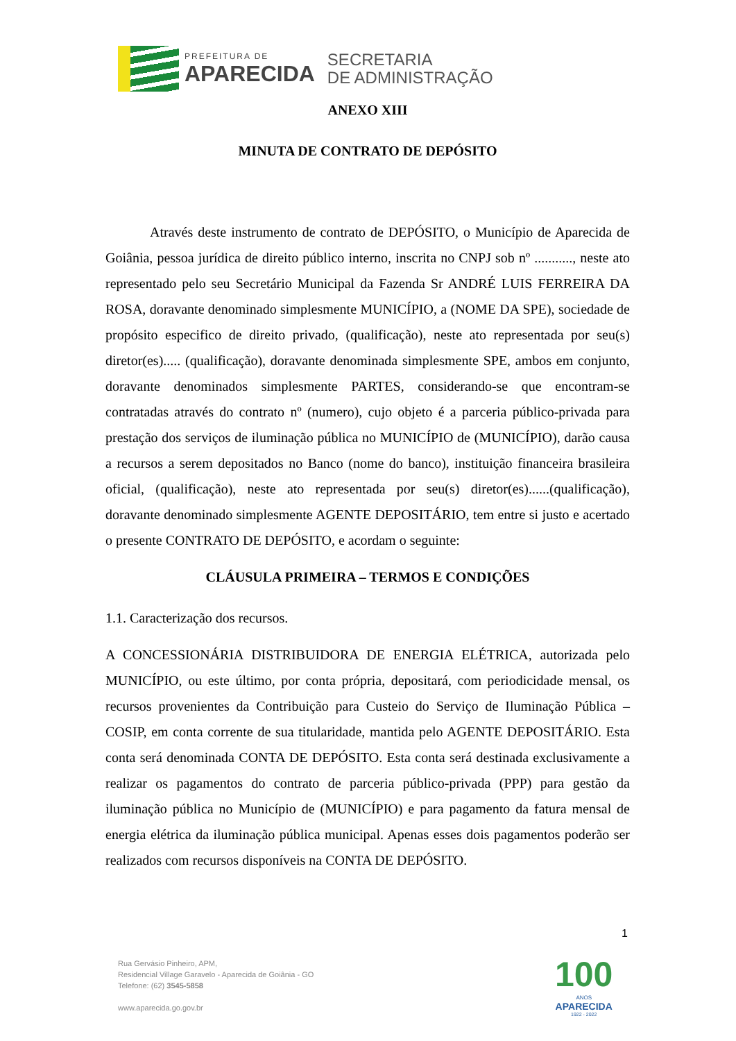PREFEITURA DE
APARECIDA
SECRETARIA
DE ADMINISTRAÇÃO
ANEXO XIII
MINUTA DE CONTRATO DE DEPÓSITO
Através deste instrumento de contrato de DEPÓSITO, o Município de Aparecida de Goiânia, pessoa jurídica de direito público interno, inscrita no CNPJ sob nº ..........., neste ato representado pelo seu Secretário Municipal da Fazenda Sr ANDRÉ LUIS FERREIRA DA ROSA, doravante denominado simplesmente MUNICÍPIO, a (NOME DA SPE), sociedade de propósito especifico de direito privado, (qualificação), neste ato representada por seu(s) diretor(es)..... (qualificação), doravante denominada simplesmente SPE, ambos em conjunto, doravante denominados simplesmente PARTES, considerando-se que encontram-se contratadas através do contrato nº (numero), cujo objeto é a parceria público-privada para prestação dos serviços de iluminação pública no MUNICÍPIO de (MUNICÍPIO), darão causa a recursos a serem depositados no Banco (nome do banco), instituição financeira brasileira oficial, (qualificação), neste ato representada por seu(s) diretor(es)......(qualificação), doravante denominado simplesmente AGENTE DEPOSITÁRIO, tem entre si justo e acertado o presente CONTRATO DE DEPÓSITO, e acordam o seguinte:
CLÁUSULA PRIMEIRA – TERMOS E CONDIÇÕES
1.1. Caracterização dos recursos.
A CONCESSIONÁRIA DISTRIBUIDORA DE ENERGIA ELÉTRICA, autorizada pelo MUNICÍPIO, ou este último, por conta própria, depositará, com periodicidade mensal, os recursos provenientes da Contribuição para Custeio do Serviço de Iluminação Pública – COSIP, em conta corrente de sua titularidade, mantida pelo AGENTE DEPOSITÁRIO. Esta conta será denominada CONTA DE DEPÓSITO. Esta conta será destinada exclusivamente a realizar os pagamentos do contrato de parceria público-privada (PPP) para gestão da iluminação pública no Município de (MUNICÍPIO) e para pagamento da fatura mensal de energia elétrica da iluminação pública municipal. Apenas esses dois pagamentos poderão ser realizados com recursos disponíveis na CONTA DE DEPÓSITO.
1
Rua Gervásio Pinheiro, APM,
Residencial Village Garavelo - Aparecida de Goiânia - GO
Telefone: (62) 3545-5858
www.aparecida.go.gov.br
100
ANOS
APARECIDA
1922 - 2022